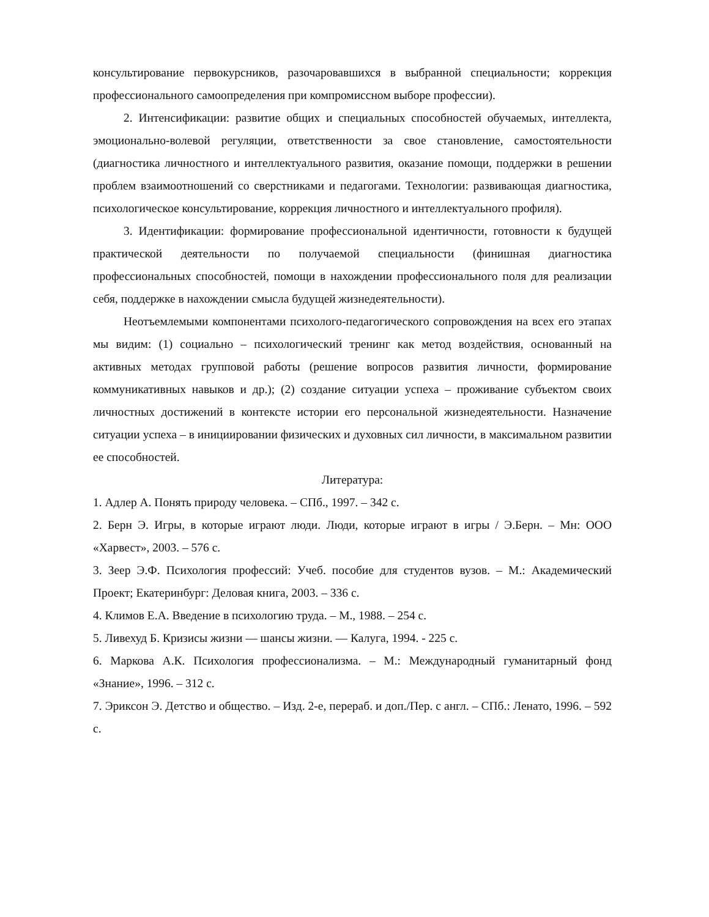консультирование первокурсников, разочаровавшихся в выбранной специальности; коррекция профессионального самоопределения при компромиссном выборе профессии).
2. Интенсификации: развитие общих и специальных способностей обучаемых, интеллекта, эмоционально-волевой регуляции, ответственности за свое становление, самостоятельности (диагностика личностного и интеллектуального развития, оказание помощи, поддержки в решении проблем взаимоотношений со сверстниками и педагогами. Технологии: развивающая диагностика, психологическое консультирование, коррекция личностного и интеллектуального профиля).
3. Идентификации: формирование профессиональной идентичности, готовности к будущей практической деятельности по получаемой специальности (финишная диагностика профессиональных способностей, помощи в нахождении профессионального поля для реализации себя, поддержке в нахождении смысла будущей жизнедеятельности).
Неотъемлемыми компонентами психолого-педагогического сопровождения на всех его этапах мы видим: (1) социально – психологический тренинг как метод воздействия, основанный на активных методах групповой работы (решение вопросов развития личности, формирование коммуникативных навыков и др.); (2) создание ситуации успеха – проживание субъектом своих личностных достижений в контексте истории его персональной жизнедеятельности. Назначение ситуации успеха – в инициировании физических и духовных сил личности, в максимальном развитии ее способностей.
Литература:
1. Адлер А. Понять природу человека. – СПб., 1997. – 342 с.
2. Берн Э. Игры, в которые играют люди. Люди, которые играют в игры / Э.Берн. – Мн: ООО «Харвест», 2003. – 576 с.
3. Зеер Э.Ф. Психология профессий: Учеб. пособие для студентов вузов. – М.: Академический Проект; Екатеринбург: Деловая книга, 2003. – 336 с.
4. Климов Е.А. Введение в психологию труда. – М., 1988. – 254 с.
5. Ливехуд Б. Кризисы жизни — шансы жизни. — Калуга, 1994. - 225 с.
6. Маркова А.К. Психология профессионализма. – М.: Международный гуманитарный фонд «Знание», 1996. – 312 с.
7. Эриксон Э. Детство и общество. – Изд. 2-е, перераб. и доп./Пер. с англ. – СПб.: Ленато, 1996. – 592 с.